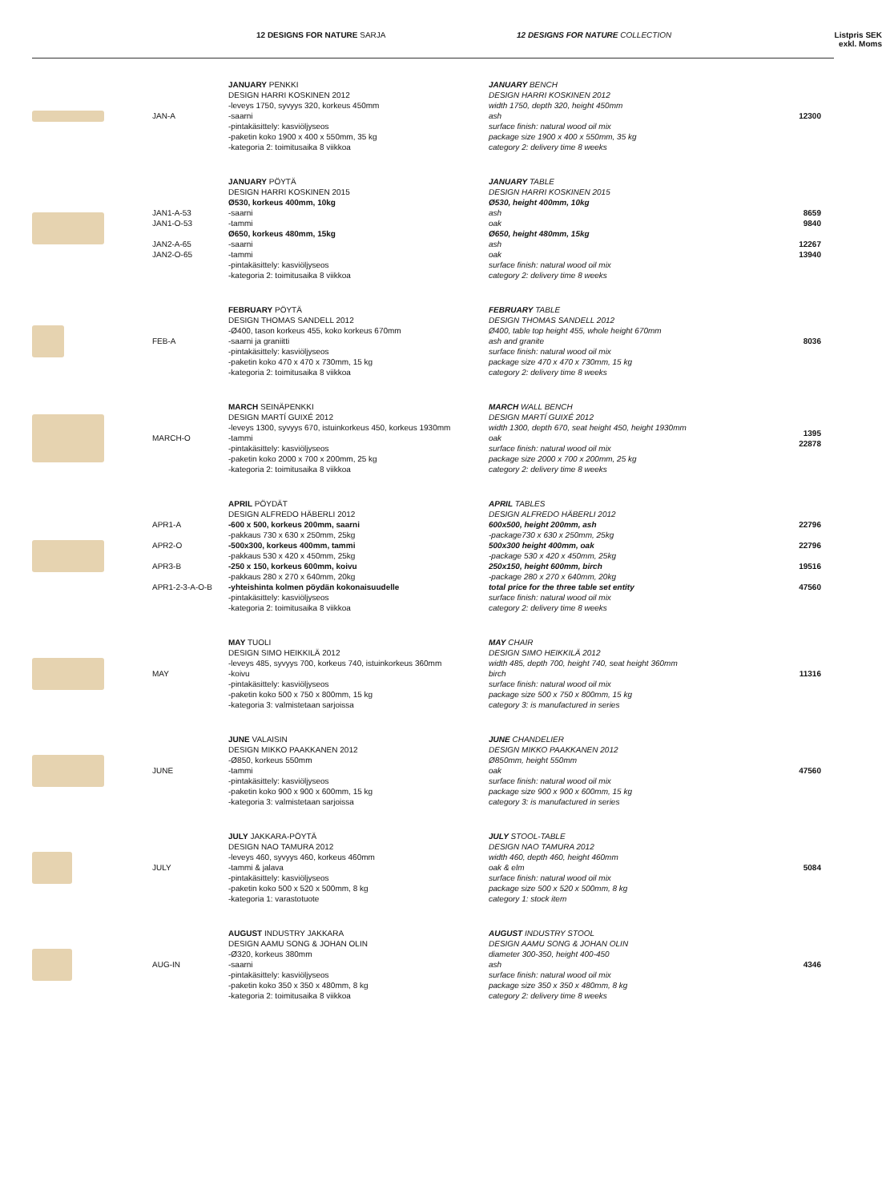12 DESIGNS FOR NATURE SARJA
12 DESIGNS FOR NATURE COLLECTION
Listpris SEK
exkl. Moms
| | JAN-A | JANUARY PENKKI DESIGN HARRI KOSKINEN 2012 -leveys 1750, syvyys 320, korkeus 450mm -saarni -pintakäsittely: kasviöljyseos -paketin koko 1900 x 400 x 550mm, 35 kg -kategoria 2: toimitusaika 8 viikkoa | JANUARY BENCH DESIGN HARRI KOSKINEN 2012 width 1750, depth 320, height 450mm ash surface finish: natural wood oil mix package size 1900 x 400 x 550mm, 35 kg category 2: delivery time 8 weeks | 12300 |
| | JAN1-A-53 JAN1-O-53 JAN2-A-65 JAN2-O-65 | JANUARY PÖYTÄ DESIGN HARRI KOSKINEN 2015 Ø530, korkeus 400mm, 10kg -saarni -tammi Ø650, korkeus 480mm, 15kg -saarni -tammi -pintakäsittely: kasviöljyseos -kategoria 2: toimitusaika 8 viikkoa | JANUARY TABLE DESIGN HARRI KOSKINEN 2015 Ø530, height 400mm, 10kg ash oak Ø650, height 480mm, 15kg ash oak surface finish: natural wood oil mix category 2: delivery time 8 weeks | 8659 9840 12267 13940 |
| | FEB-A | FEBRUARY PÖYTÄ DESIGN THOMAS SANDELL 2012 -Ø400, tason korkeus 455, koko korkeus 670mm -saarni ja graniitti -pintakäsittely: kasviöljyseos -paketin koko 470 x 470 x 730mm, 15 kg -kategoria 2: toimitusaika 8 viikkoa | FEBRUARY TABLE DESIGN THOMAS SANDELL 2012 Ø400, table top height 455, whole height 670mm ash and granite surface finish: natural wood oil mix package size 470 x 470 x 730mm, 15 kg category 2: delivery time 8 weeks | 8036 |
| | MARCH-O | MARCH SEINÄPENKKI DESIGN MARTÍ GUIXÉ 2012 -leveys 1300, syvyys 670, istuinkorkeus 450, korkeus 1930mm -tammi -pintakäsittely: kasviöljyseos -paketin koko 2000 x 700 x 200mm, 25 kg -kategoria 2: toimitusaika 8 viikkoa | MARCH WALL BENCH DESIGN MARTÍ GUIXÉ 2012 width 1300, depth 670, seat height 450, height 1930mm oak surface finish: natural wood oil mix package size 2000 x 700 x 200mm, 25 kg category 2: delivery time 8 weeks | 1395 22878 |
| | APR1-A APR2-O APR3-B APR1-2-3-A-O-B | APRIL PÖYDÄT DESIGN ALFREDO HÄBERLI 2012 -600 x 500, korkeus 200mm, saarni -pakkaus 730 x 630 x 250mm, 25kg -500x300, korkeus 400mm, tammi -pakkaus 530 x 420 x 450mm, 25kg -250 x 150, korkeus 600mm, koivu -pakkaus 280 x 270 x 640mm, 20kg -yhteishinta kolmen pöydän kokonaisuudelle -pintakäsittely: kasviöljyseos -kategoria 2: toimitusaika 8 viikkoa | APRIL TABLES DESIGN ALFREDO HÄBERLI 2012 600x500, height 200mm, ash -package730 x 630 x 250mm, 25kg 500x300 height 400mm, oak -package 530 x 420 x 450mm, 25kg 250x150, height 600mm, birch -package 280 x 270 x 640mm, 20kg total price for the three table set entity surface finish: natural wood oil mix category 2: delivery time 8 weeks | 22796 22796 19516 47560 |
| | MAY | MAY TUOLI DESIGN SIMO HEIKKILÄ 2012 -leveys 485, syvyys 700, korkeus 740, istuinkorkeus 360mm -koivu -pintakäsittely: kasviöljyseos -paketin koko 500 x 750 x 800mm, 15 kg -kategoria 3: valmistetaan sarjoissa | MAY CHAIR DESIGN SIMO HEIKKILÄ 2012 width 485, depth 700, height 740, seat height 360mm birch surface finish: natural wood oil mix package size 500 x 750 x 800mm, 15 kg category 3: is manufactured in series | 11316 |
| | JUNE | JUNE VALAISIN DESIGN MIKKO PAAKKANEN 2012 -Ø850, korkeus 550mm -tammi -pintakäsittely: kasviöljyseos -paketin koko 900 x 900 x 600mm, 15 kg -kategoria 3: valmistetaan sarjoissa | JUNE CHANDELIER DESIGN MIKKO PAAKKANEN 2012 Ø850mm, height 550mm oak surface finish: natural wood oil mix package size 900 x 900 x 600mm, 15 kg category 3: is manufactured in series | 47560 |
| | JULY | JULY JAKKARA-PÖYTÄ DESIGN NAO TAMURA 2012 -leveys 460, syvyys 460, korkeus 460mm -tammi & jalava -pintakäsittely: kasviöljyseos -paketin koko 500 x 520 x 500mm, 8 kg -kategoria 1: varastotuote | JULY STOOL-TABLE DESIGN NAO TAMURA 2012 width 460, depth 460, height 460mm oak & elm surface finish: natural wood oil mix package size 500 x 520 x 500mm, 8 kg category 1: stock item | 5084 |
| | AUG-IN | AUGUST INDUSTRY JAKKARA DESIGN AAMU SONG & JOHAN OLIN -Ø320, korkeus 380mm -saarni -pintakäsittely: kasviöljyseos -paketin koko 350 x 350 x 480mm, 8 kg -kategoria 2: toimitusaika 8 viikkoa | AUGUST INDUSTRY STOOL DESIGN AAMU SONG & JOHAN OLIN diameter 300-350, height 400-450 ash surface finish: natural wood oil mix package size 350 x 350 x 480mm, 8 kg category 2: delivery time 8 weeks | 4346 |